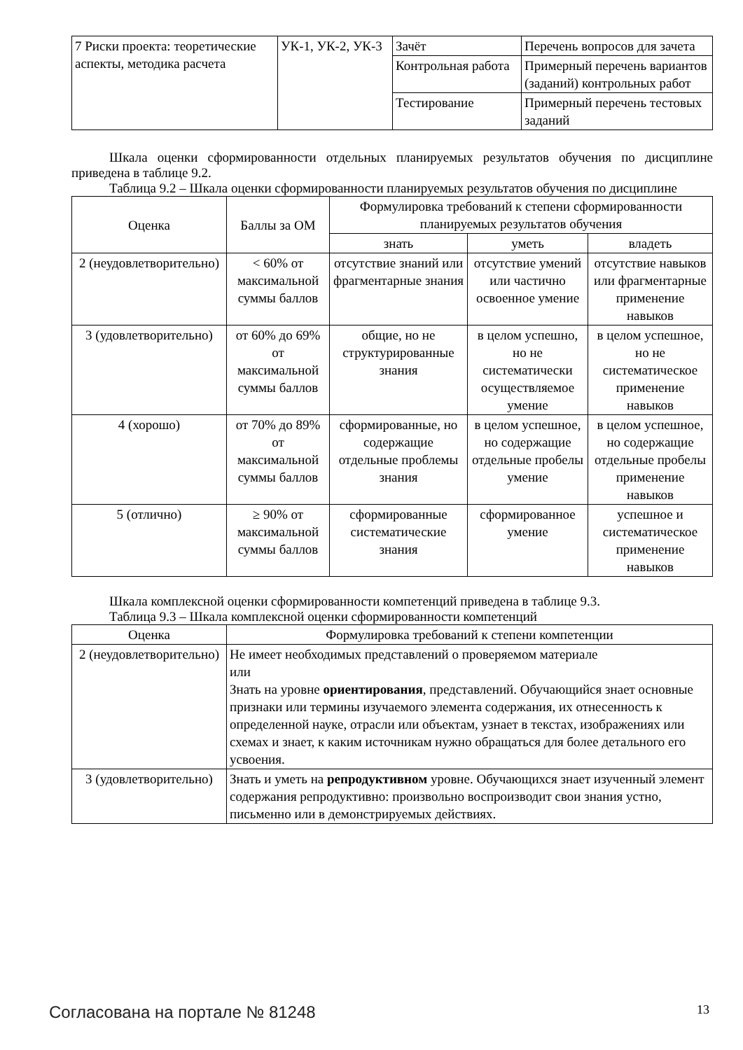| 7 Риски проекта: теоретические аспекты, методика расчета | УК-1, УК-2, УК-3 | Зачёт | Перечень вопросов для зачета |
| | | Контрольная работа | Примерный перечень вариантов (заданий) контрольных работ |
| | | Тестирование | Примерный перечень тестовых заданий |
Шкала оценки сформированности отдельных планируемых результатов обучения по дисциплине приведена в таблице 9.2.
Таблица 9.2 – Шкала оценки сформированности планируемых результатов обучения по дисциплине
| Оценка | Баллы за ОМ | Формулировка требований к степени сформированности планируемых результатов обучения | | |
| --- | --- | --- | --- | --- |
| | | знать | уметь | владеть |
| 2 (неудовлетворительно) | < 60% от максимальной суммы баллов | отсутствие знаний или фрагментарные знания | отсутствие умений или частично освоенное умение | отсутствие навыков или фрагментарные применение навыков |
| 3 (удовлетворительно) | от 60% до 69% от максимальной суммы баллов | общие, но не структурированные знания | в целом успешно, но не систематически осуществляемое умение | в целом успешное, но не систематическое применение навыков |
| 4 (хорошо) | от 70% до 89% от максимальной суммы баллов | сформированные, но содержащие отдельные проблемы знания | в целом успешное, но содержащие отдельные пробелы умение | в целом успешное, но содержащие отдельные пробелы применение навыков |
| 5 (отлично) | ≥ 90% от максимальной суммы баллов | сформированные систематические знания | сформированное умение | успешное и систематическое применение навыков |
Шкала комплексной оценки сформированности компетенций приведена в таблице 9.3.
Таблица 9.3 – Шкала комплексной оценки сформированности компетенций
| Оценка | Формулировка требований к степени компетенции |
| --- | --- |
| 2 (неудовлетворительно) | Не имеет необходимых представлений о проверяемом материале или Знать на уровне ориентирования , представлений. Обучающийся знает основные признаки или термины изучаемого элемента содержания, их отнесенность к определенной науке, отрасли или объектам, узнает в текстах, изображениях или схемах и знает, к каким источникам нужно обращаться для более детального его усвоения. |
| 3 (удовлетворительно) | Знать и уметь на репродуктивном уровне. Обучающихся знает изученный элемент содержания репродуктивно: произвольно воспроизводит свои знания устно, письменно или в демонстрируемых действиях. |
Согласована на портале № 81248 13